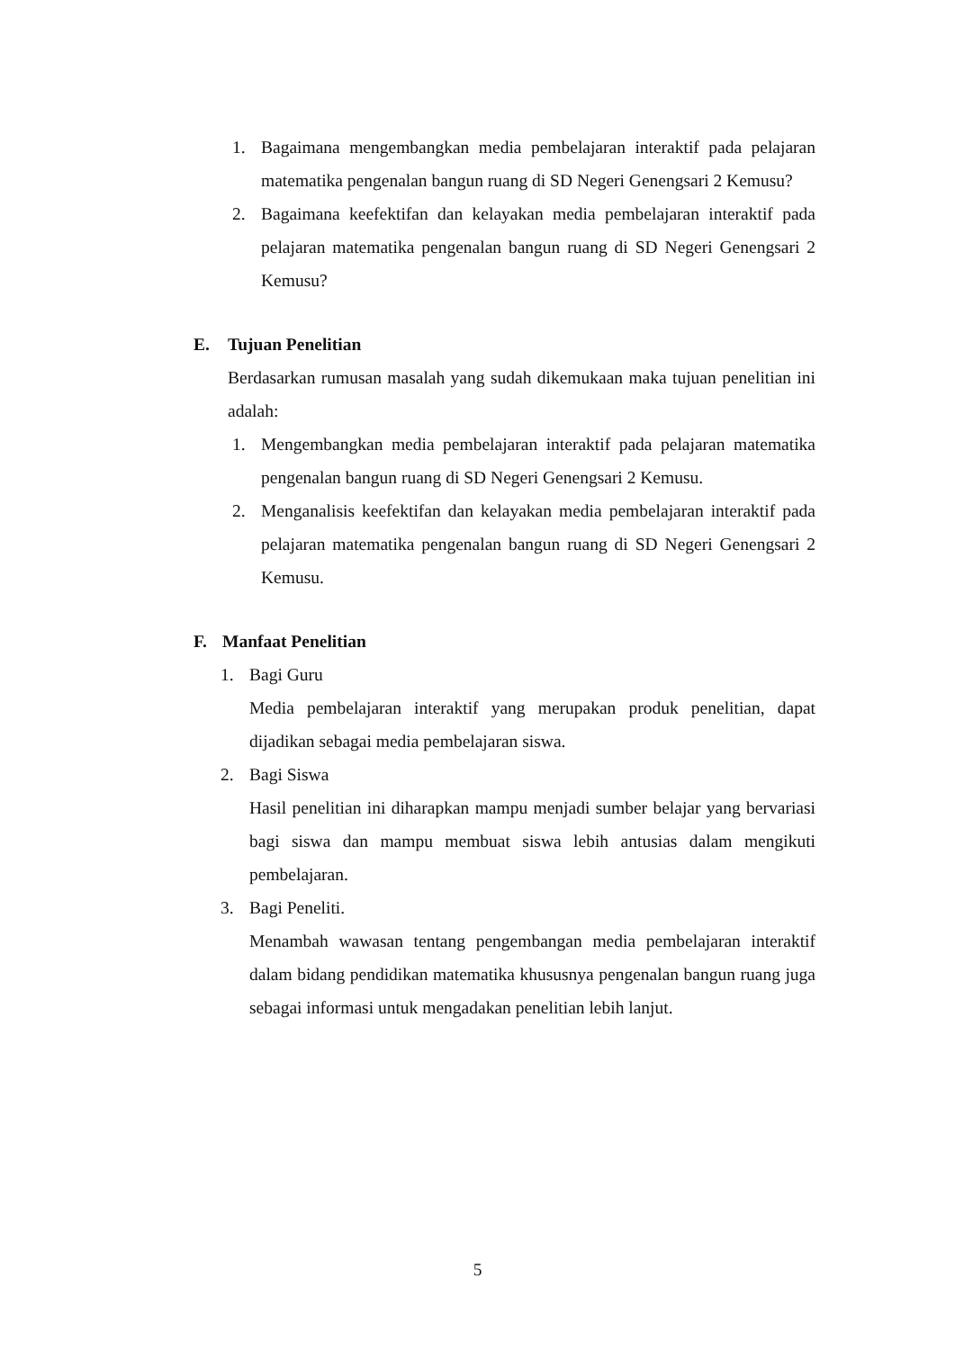1. Bagaimana mengembangkan media pembelajaran interaktif pada pelajaran matematika pengenalan bangun ruang di SD Negeri Genengsari 2 Kemusu?
2. Bagaimana keefektifan dan kelayakan media pembelajaran interaktif pada pelajaran matematika pengenalan bangun ruang di SD Negeri Genengsari 2 Kemusu?
E. Tujuan Penelitian
Berdasarkan rumusan masalah yang sudah dikemukaan maka tujuan penelitian ini adalah:
1. Mengembangkan media pembelajaran interaktif pada pelajaran matematika pengenalan bangun ruang di SD Negeri Genengsari 2 Kemusu.
2. Menganalisis keefektifan dan kelayakan media pembelajaran interaktif pada pelajaran matematika pengenalan bangun ruang di SD Negeri Genengsari 2 Kemusu.
F. Manfaat Penelitian
1. Bagi Guru
Media pembelajaran interaktif yang merupakan produk penelitian, dapat dijadikan sebagai media pembelajaran siswa.
2. Bagi Siswa
Hasil penelitian ini diharapkan mampu menjadi sumber belajar yang bervariasi bagi siswa dan mampu membuat siswa lebih antusias dalam mengikuti pembelajaran.
3. Bagi Peneliti.
Menambah wawasan tentang pengembangan media pembelajaran interaktif dalam bidang pendidikan matematika khususnya pengenalan bangun ruang juga sebagai informasi untuk mengadakan penelitian lebih lanjut.
5